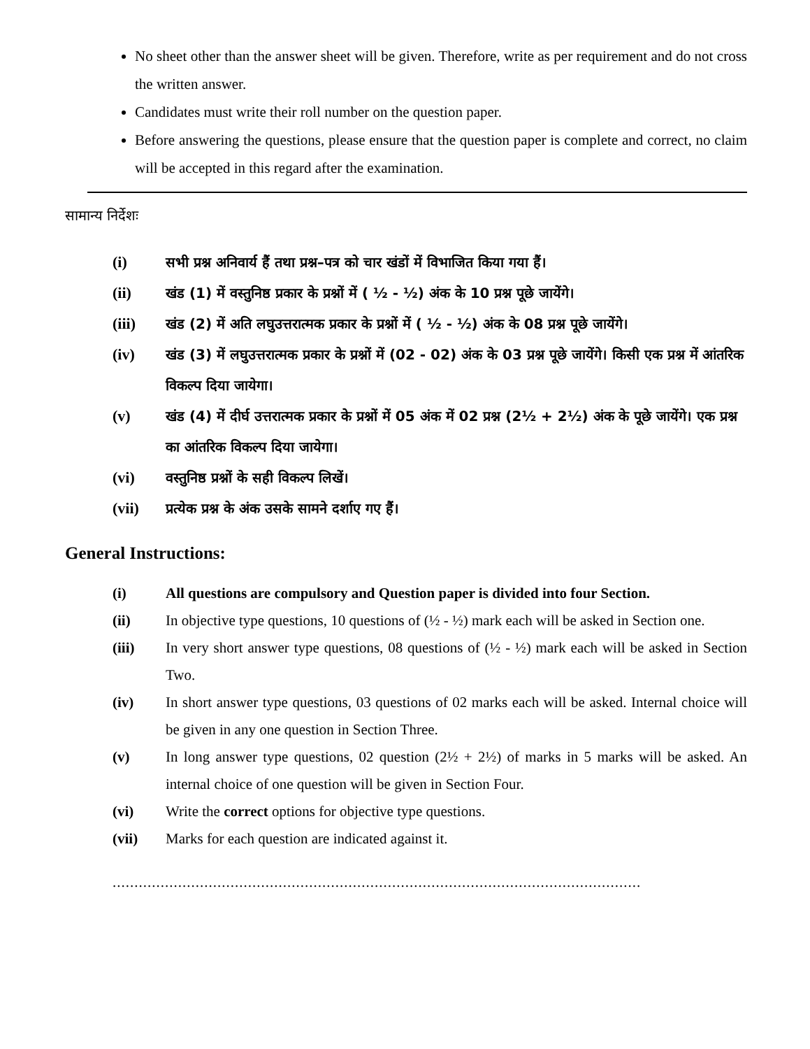No sheet other than the answer sheet will be given. Therefore, write as per requirement and do not cross the written answer.
Candidates must write their roll number on the question paper.
Before answering the questions, please ensure that the question paper is complete and correct, no claim will be accepted in this regard after the examination.
सामान्य निर्देशः
(i) सभी प्रश्न अनिवार्य हैं तथा प्रश्न–पत्र को चार खंडों में विभाजित किया गया हैं।
(ii) खंड (1) में वस्तुनिष्ठ प्रकार के प्रश्नों में ( ½ - ½) अंक के 10 प्रश्न पूछे जायेंगे।
(iii) खंड (2) में अति लघुउत्तरात्मक प्रकार के प्रश्नों में ( ½ - ½) अंक के 08 प्रश्न पूछे जायेंगे।
(iv) खंड (3) में लघुउत्तरात्मक प्रकार के प्रश्नों में (02 - 02) अंक के 03 प्रश्न पूछे जायेंगे। किसी एक प्रश्न में आंतरिक विकल्प दिया जायेगा।
(v) खंड (4) में दीर्घ उत्तरात्मक प्रकार के प्रश्नों में 05 अंक में 02 प्रश्न (2½ + 2½) अंक के पूछे जायेंगे। एक प्रश्न का आंतरिक विकल्प दिया जायेगा।
(vi) वस्तुनिष्ठ प्रश्नों के सही विकल्प लिखें।
(vii) प्रत्येक प्रश्न के अंक उसके सामने दर्शाए गए हैं।
General Instructions:
(i) All questions are compulsory and Question paper is divided into four Section.
(ii) In objective type questions, 10 questions of (½ - ½) mark each will be asked in Section one.
(iii) In very short answer type questions, 08 questions of (½ - ½) mark each will be asked in Section Two.
(iv) In short answer type questions, 03 questions of 02 marks each will be asked. Internal choice will be given in any one question in Section Three.
(v) In long answer type questions, 02 question (2½ + 2½) of marks in 5 marks will be asked. An internal choice of one question will be given in Section Four.
(vi) Write the correct options for objective type questions.
(vii) Marks for each question are indicated against it.
.........................................................................................................................